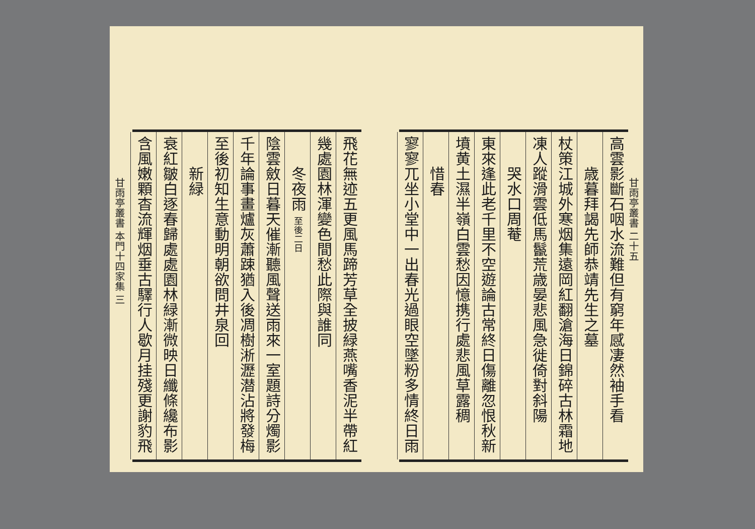甘雨亭叢書 二十五
高雲影斷石咽水流難但有窮年感凄然袖手看
　　歳暮拜謁先師恭靖先生之墓
杖策江城外寒烟集遠岡紅翻滄海日錦碎古林霜地
凍人蹤滑雲低馬鬣荒歳晏悲風急徙倚對斜陽
　　哭水口周菴
東來逢此老千里不空遊論古常終日傷離忽恨秋新
墳黄土濕半嶺白雲愁因憶携行處悲風草露稠
　　惜春
寥寥兀坐小堂中一出春光過眼空墜粉多情終日雨
甘雨亭叢書 本門十四家集 三
飛花無迹五更風馬蹄芳草全披緑燕嘴香泥半帶紅
幾處園林渾變色間愁此際與誰同
　　冬夜雨 至後二日
陰雲斂日暮天催漸聽風聲送雨來一室題詩分燭影
千年論事畫爐灰蕭踈猶入後凋樹淅瀝潜沾將發梅
至後初知生意動明朝欲問井泉回
　　新緑
衰紅皺白逐春歸處處園林緑漸微映日纖條纔布影
含風嫩顆杳流輝烟垂古驛行人歇月挂殘更謝豹飛